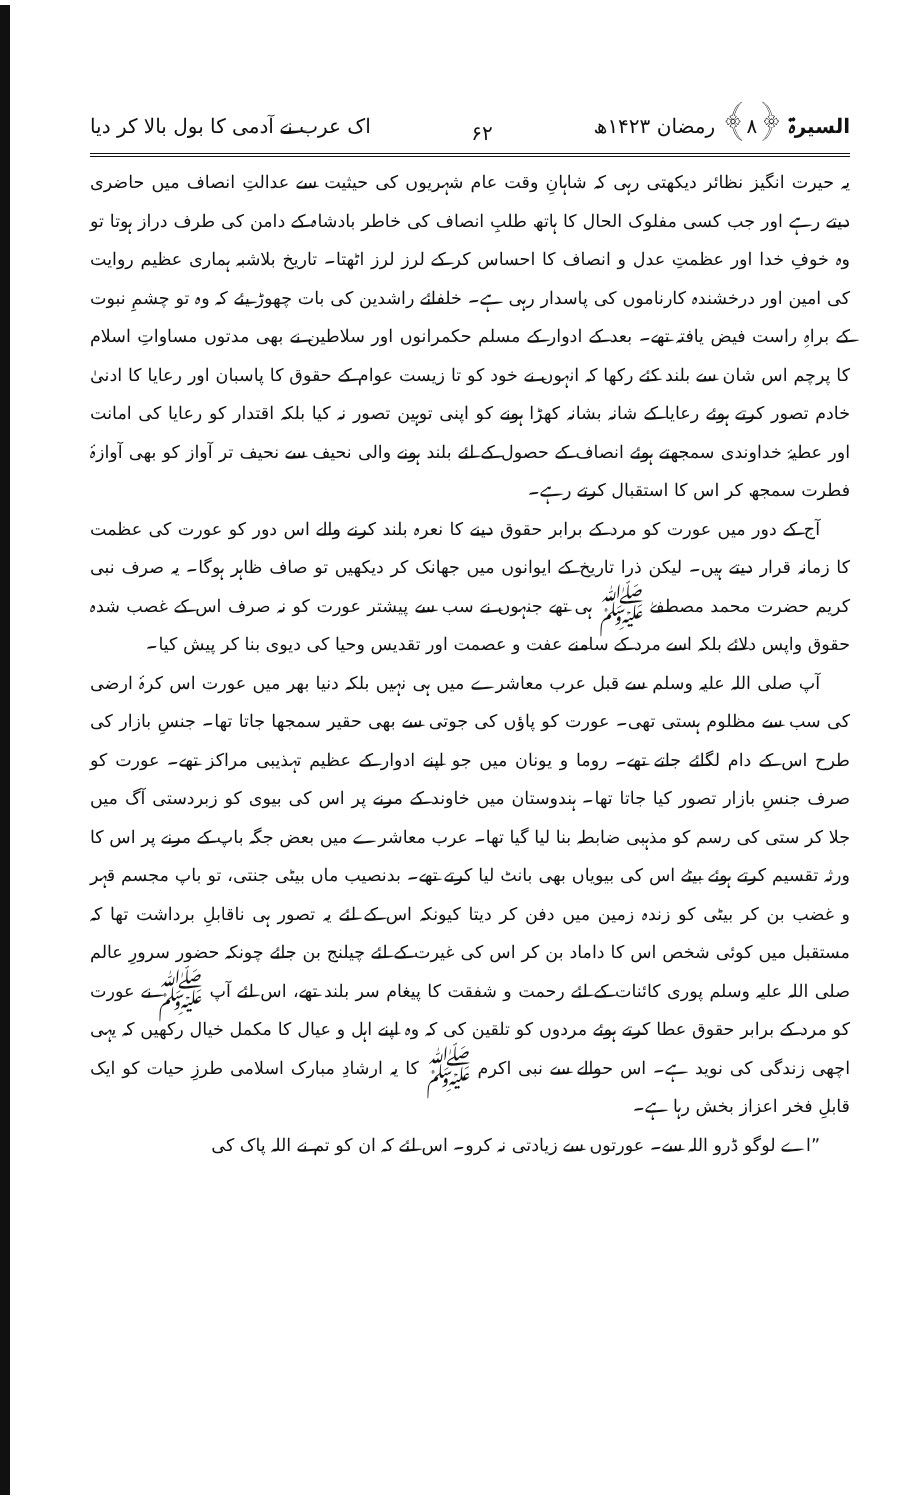السیرۃ ﴿۸﴾ رمضان ۱۴۲۳ھ ۶۲ اک عرب نے آدمی کا بول بالا کر دیا
یہ حیرت انگیز نظائر دیکھتی رہی کہ شاہانِ وقت عام شہریوں کی حیثیت سے عدالتِ انصاف میں حاضری دیتے رہے اور جب کسی مفلوک الحال کا ہاتھ طلبِ انصاف کی خاطر بادشاہ کے دامن کی طرف دراز ہوتا تو وہ خوفِ خدا اور عظمتِ عدل و انصاف کا احساس کر کے لرز لرز اٹھتا۔ تاریخ بلاشبہ ہماری عظیم روایت کی امین اور درخشندہ کارناموں کی پاسدار رہی ہے۔ خلفائے راشدین کی بات چھوڑ یئے کہ وہ تو چشمِ نبوت کے براہِ راست فیض یافتہ تھے۔ بعد کے ادوار کے مسلم حکمرانوں اور سلاطین نے بھی مدتوں مساواتِ اسلام کا پرچم اس شان سے بلند کئے رکھا کہ انہوں نے خود کو تا زیست عوام کے حقوق کا پاسبان اور رعایا کا ادنیٰ خادم تصور کرتے ہوئے رعایا کے شانہ بشانہ کھڑا ہونے کو اپنی توہین تصور نہ کیا بلکہ اقتدار کو رعایا کی امانت اور عطیۂ خداوندی سمجھتے ہوئے انصاف کے حصول کے لئے بلند ہونے والی نحیف سے نحیف تر آواز کو بھی آوازۂ فطرت سمجھ کر اس کا استقبال کرتے رہے۔
آج کے دور میں عورت کو مرد کے برابر حقوق دینے کا نعرہ بلند کرنے والے اس دور کو عورت کی عظمت کا زمانہ قرار دیتے ہیں۔ لیکن ذرا تاریخ کے ایوانوں میں جھانک کر دیکھیں تو صاف ظاہر ہوگا۔ یہ صرف نبی کریم حضرت محمد مصطفےٰ ﷺ ہی تھے جنہوں نے سب سے پیشتر عورت کو نہ صرف اس کے غصب شدہ حقوق واپس دلائے بلکہ اسے مرد کے سامنے عفت و عصمت اور تقدیس وحیا کی دیوی بنا کر پیش کیا۔
آپ صلی اللہ علیہ وسلم سے قبل عرب معاشرے میں ہی نہیں بلکہ دنیا بھر میں عورت اس کرۂ ارضی کی سب سے مظلوم ہستی تھی۔ عورت کو پاؤں کی جوتی سے بھی حقیر سمجھا جاتا تھا۔ جنسِ بازار کی طرح اس کے دام لگائے جاتے تھے۔ روما و یونان میں جو اپنے ادوار کے عظیم تہذیبی مراکز تھے۔ عورت کو صرف جنسِ بازار تصور کیا جاتا تھا۔ ہندوستان میں خاوند کے مرنے پر اس کی بیوی کو زبردستی آگ میں جلا کر ستی کی رسم کو مذہبی ضابطہ بنا لیا گیا تھا۔ عرب معاشرے میں بعض جگہ باپ کے مرنے پر اس کا ورثہ تقسیم کرتے ہوئے بیٹے اس کی بیویاں بھی بانٹ لیا کرتے تھے۔ بدنصیب ماں بیٹی جنتی، تو باپ مجسم قہر و غضب بن کر بیٹی کو زندہ زمین میں دفن کر دیتا کیونکہ اس کے لئے یہ تصور ہی ناقابلِ برداشت تھا کہ مستقبل میں کوئی شخص اس کا داماد بن کر اس کی غیرت کے لئے چیلنج بن جائے چونکہ حضور سرورِ عالم صلی اللہ علیہ وسلم پوری کائنات کے لئے رحمت و شفقت کا پیغام سر بلند تھے، اس لئے آپ ﷺ نے عورت کو مرد کے برابر حقوق عطا کرتے ہوئے مردوں کو تلقین کی کہ وہ اپنے اہل و عیال کا مکمل خیال رکھیں کہ یہی اچھی زندگی کی نوید ہے۔ اس حوالے سے نبی اکرم ﷺ کا یہ ارشادِ مبارک اسلامی طرزِ حیات کو ایک قابلِ فخر اعزاز بخش رہا ہے۔
”اے لوگو ڈرو اللہ سے۔ عورتوں سے زیادتی نہ کرو۔ اس لئے کہ ان کو تم نے اللہ پاک کی